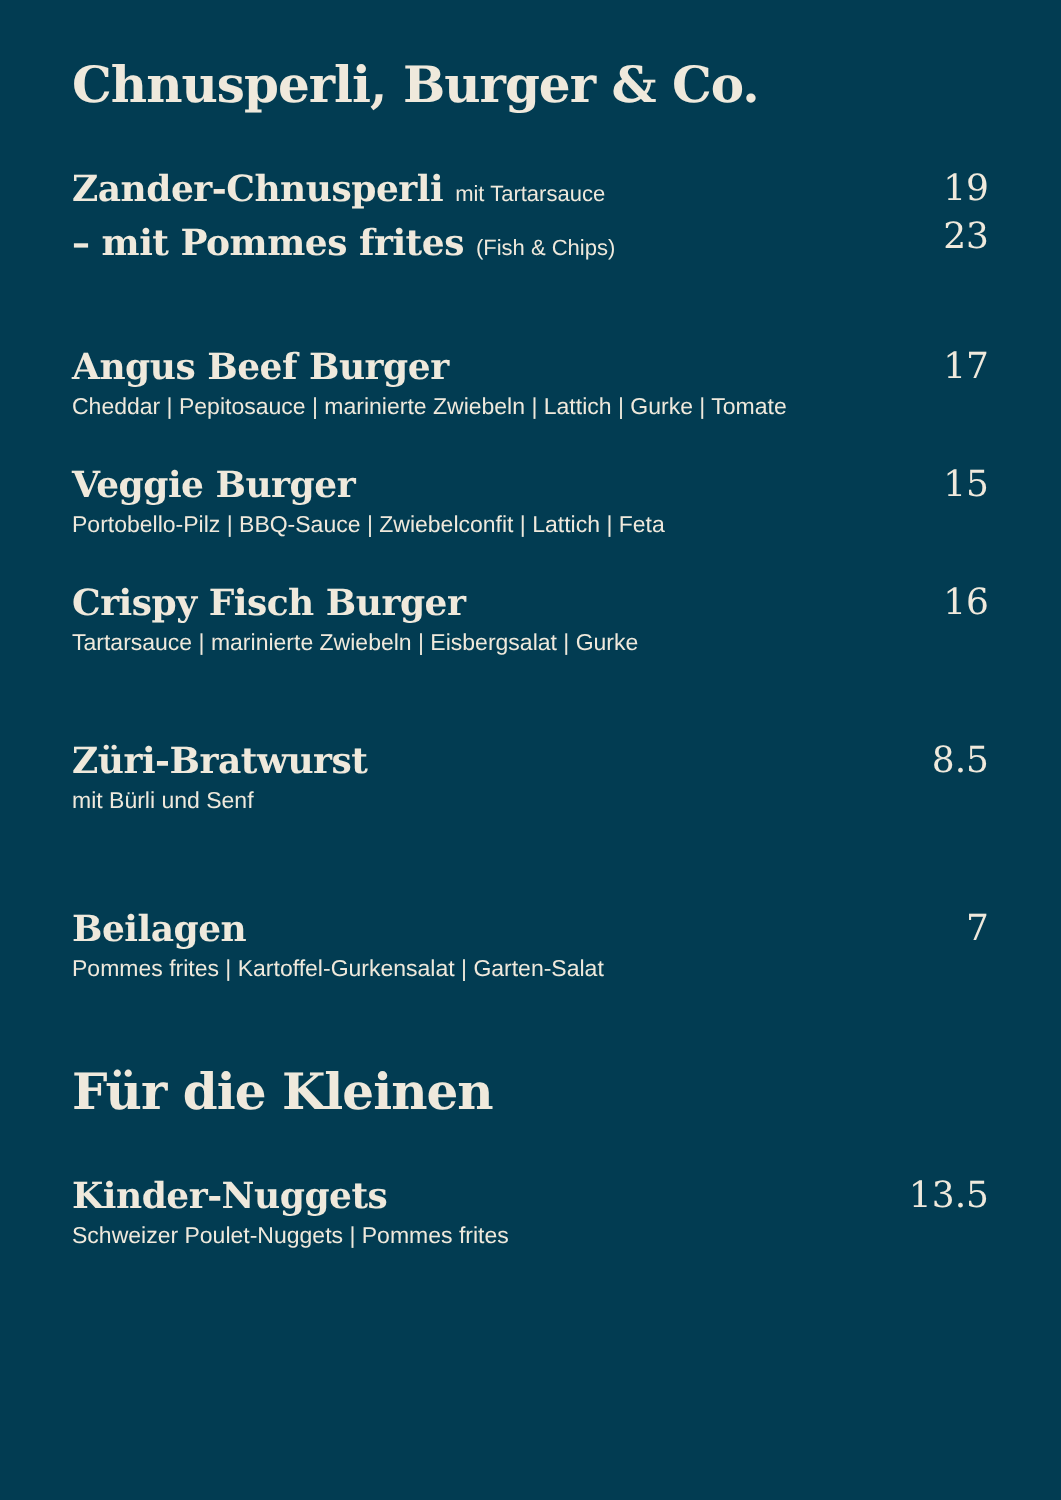Chnusperli, Burger & Co.
Zander-Chnusperli mit Tartarsauce
– mit Pommes frites (Fish & Chips)
19
23
Angus Beef Burger
Cheddar | Pepitosauce | marinierte Zwiebeln | Lattich | Gurke | Tomate
17
Veggie Burger
Portobello-Pilz | BBQ-Sauce | Zwiebelconfit | Lattich | Feta
15
Crispy Fisch Burger
Tartarsauce | marinierte Zwiebeln | Eisbergsalat | Gurke
16
Züri-Bratwurst
mit Bürli und Senf
8.5
Beilagen
Pommes frites | Kartoffel-Gurkensalat | Garten-Salat
7
Für die Kleinen
Kinder-Nuggets
Schweizer Poulet-Nuggets | Pommes frites
13.5